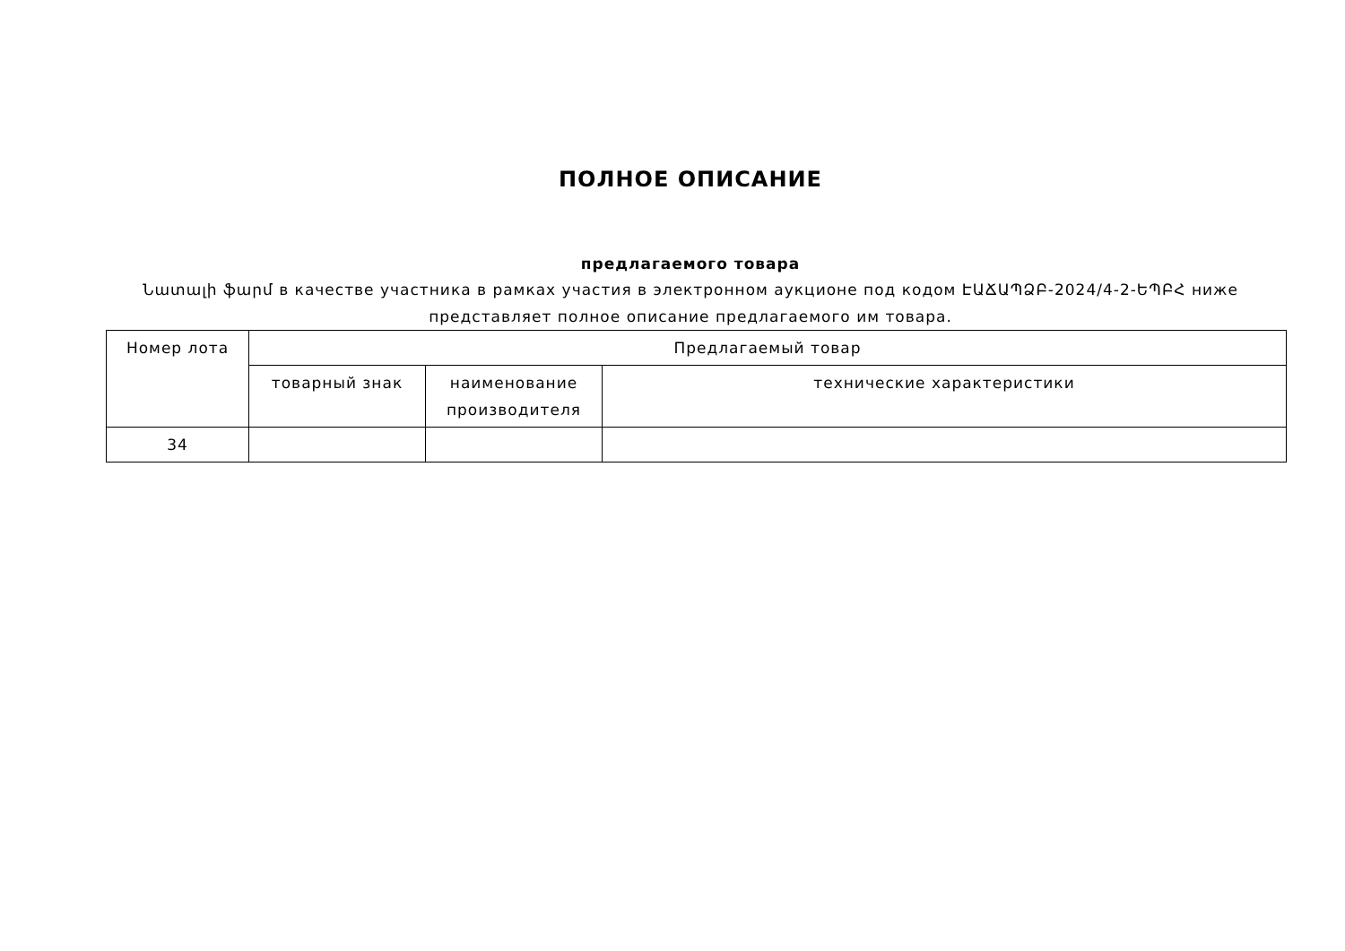ПОЛНОЕ ОПИСАНИЕ
предлагаемого товара
Նատալի ֆարմ в качестве участника в рамках участия в электронном аукционе под кодом ԷԱՃԱՊՁԲ-2024/4-2-ԵՊԲՀ ниже представляет полное описание предлагаемого им товара.
| Номер лота | Предлагаемый товар | | |
| --- | --- | --- | --- |
| | товарный знак | наименование производителя | технические характеристики |
| 34 | | | |